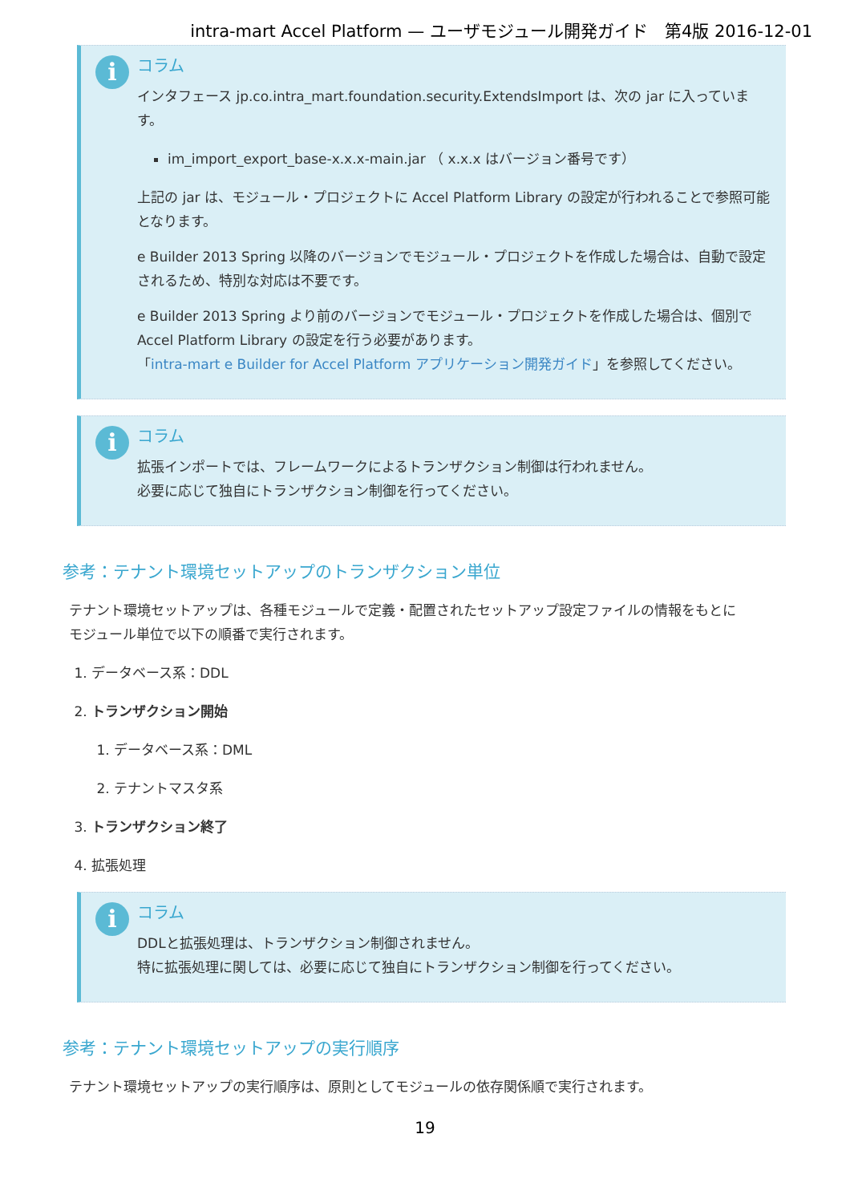intra-mart Accel Platform — ユーザモジュール開発ガイド　第4版 2016-12-01
i
コラム
インタフェース jp.co.intra_mart.foundation.security.ExtendsImport は、次の jar に入っています。
im_import_export_base-x.x.x-main.jar （ x.x.x はバージョン番号です）
上記の jar は、モジュール・プロジェクトに Accel Platform Library の設定が行われることで参照可能となります。
e Builder 2013 Spring 以降のバージョンでモジュール・プロジェクトを作成した場合は、自動で設定されるため、特別な対応は不要です。
e Builder 2013 Spring より前のバージョンでモジュール・プロジェクトを作成した場合は、個別で Accel Platform Library の設定を行う必要があります。
「intra-mart e Builder for Accel Platform アプリケーション開発ガイド」を参照してください。
i
コラム
拡張インポートでは、フレームワークによるトランザクション制御は行われません。
必要に応じて独自にトランザクション制御を行ってください。
参考：テナント環境セットアップのトランザクション単位
テナント環境セットアップは、各種モジュールで定義・配置されたセットアップ設定ファイルの情報をもとに
モジュール単位で以下の順番で実行されます。
1. データベース系：DDL
2. トランザクション開始
1. データベース系：DML
2. テナントマスタ系
3. トランザクション終了
4. 拡張処理
i
コラム
DDLと拡張処理は、トランザクション制御されません。
特に拡張処理に関しては、必要に応じて独自にトランザクション制御を行ってください。
参考：テナント環境セットアップの実行順序
テナント環境セットアップの実行順序は、原則としてモジュールの依存関係順で実行されます。
19